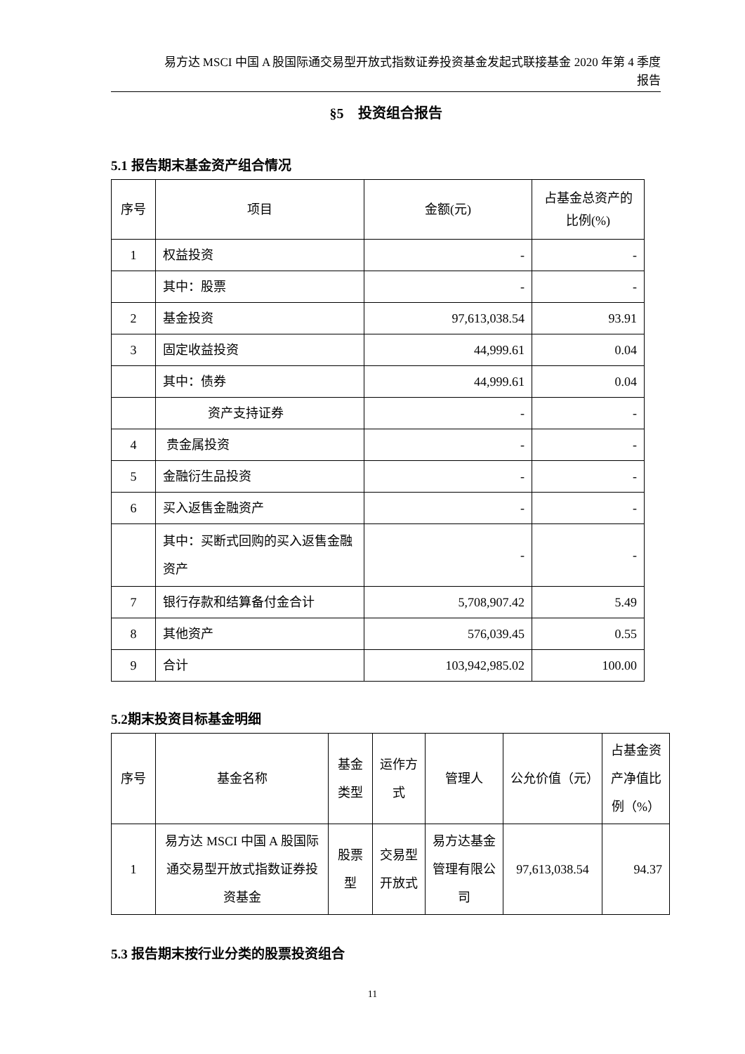易方达 MSCI 中国 A 股国际通交易型开放式指数证券投资基金发起式联接基金 2020 年第 4 季度
报告
§5　投资组合报告
5.1 报告期末基金资产组合情况
| 序号 | 项目 | 金额(元) | 占基金总资产的比例(%) |
| 1 | 权益投资 | - | - |
| | 其中：股票 | - | - |
| 2 | 基金投资 | 97,613,038.54 | 93.91 |
| 3 | 固定收益投资 | 44,999.61 | 0.04 |
| | 其中：债券 | 44,999.61 | 0.04 |
| | 资产支持证券 | - | - |
| 4 | 贵金属投资 | - | - |
| 5 | 金融衍生品投资 | - | - |
| 6 | 买入返售金融资产 | - | - |
| | 其中：买断式回购的买入返售金融资产 | - | - |
| 7 | 银行存款和结算备付金合计 | 5,708,907.42 | 5.49 |
| 8 | 其他资产 | 576,039.45 | 0.55 |
| 9 | 合计 | 103,942,985.02 | 100.00 |
5.2期末投资目标基金明细
| 序号 | 基金名称 | 基金类型 | 运作方式 | 管理人 | 公允价值（元） | 占基金资产净值比例（%） |
| 1 | 易方达 MSCI 中国 A 股国际通交易型开放式指数证券投资基金 | 股票型 | 交易型开放式 | 易方达基金管理有限公司 | 97,613,038.54 | 94.37 |
5.3 报告期末按行业分类的股票投资组合
11